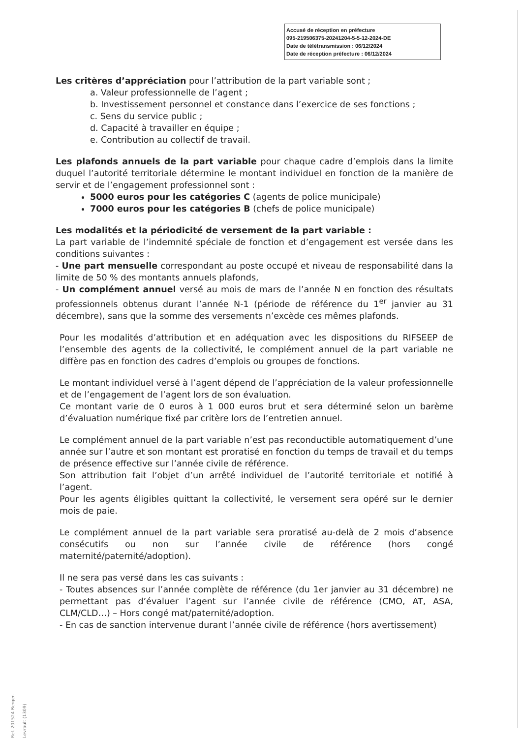Accusé de réception en préfecture
095-219506375-20241204-5-5-12-2024-DE
Date de télétransmission : 06/12/2024
Date de réception préfecture : 06/12/2024
Les critères d’appréciation pour l’attribution de la part variable sont ;
a. Valeur professionnelle de l’agent ;
b. Investissement personnel et constance dans l’exercice de ses fonctions ;
c. Sens du service public ;
d. Capacité à travailler en équipe ;
e. Contribution au collectif de travail.
Les plafonds annuels de la part variable pour chaque cadre d’emplois dans la limite duquel l’autorité territoriale détermine le montant individuel en fonction de la manière de servir et de l’engagement professionnel sont :
5000 euros pour les catégories C (agents de police municipale)
7000 euros pour les catégories B (chefs de police municipale)
Les modalités et la périodicité de versement de la part variable :
La part variable de l’indemnité spéciale de fonction et d’engagement est versée dans les conditions suivantes :
- Une part mensuelle correspondant au poste occupé et niveau de responsabilité dans la limite de 50 % des montants annuels plafonds,
- Un complément annuel versé au mois de mars de l’année N en fonction des résultats professionnels obtenus durant l’année N-1 (période de référence du 1<sup>er</sup> janvier au 31 décembre), sans que la somme des versements n’excède ces mêmes plafonds.
Pour les modalités d’attribution et en adéquation avec les dispositions du RIFSEEP de l’ensemble des agents de la collectivité, le complément annuel de la part variable ne diffère pas en fonction des cadres d’emplois ou groupes de fonctions.
Le montant individuel versé à l’agent dépend de l’appréciation de la valeur professionnelle et de l’engagement de l’agent lors de son évaluation.
Ce montant varie de 0 euros à 1 000 euros brut et sera déterminé selon un barème d’évaluation numérique fixé par critère lors de l’entretien annuel.
Le complément annuel de la part variable n’est pas reconductible automatiquement d’une année sur l’autre et son montant est proratisé en fonction du temps de travail et du temps de présence effective sur l’année civile de référence.
Son attribution fait l’objet d’un arrêté individuel de l’autorité territoriale et notifié à l’agent.
Pour les agents éligibles quittant la collectivité, le versement sera opéré sur le dernier mois de paie.
Le complément annuel de la part variable sera proratisé au-delà de 2 mois d’absence consécutifs ou non sur l’année civile de référence (hors congé maternité/paternité/adoption).
Il ne sera pas versé dans les cas suivants :
- Toutes absences sur l’année complète de référence (du 1er janvier au 31 décembre) ne permettant pas d’évaluer l’agent sur l’année civile de référence (CMO, AT, ASA, CLM/CLD…) – Hors congé mat/paternité/adoption.
- En cas de sanction intervenue durant l’année civile de référence (hors avertissement)
Ref. 201524 Berger-Levrault (1309)